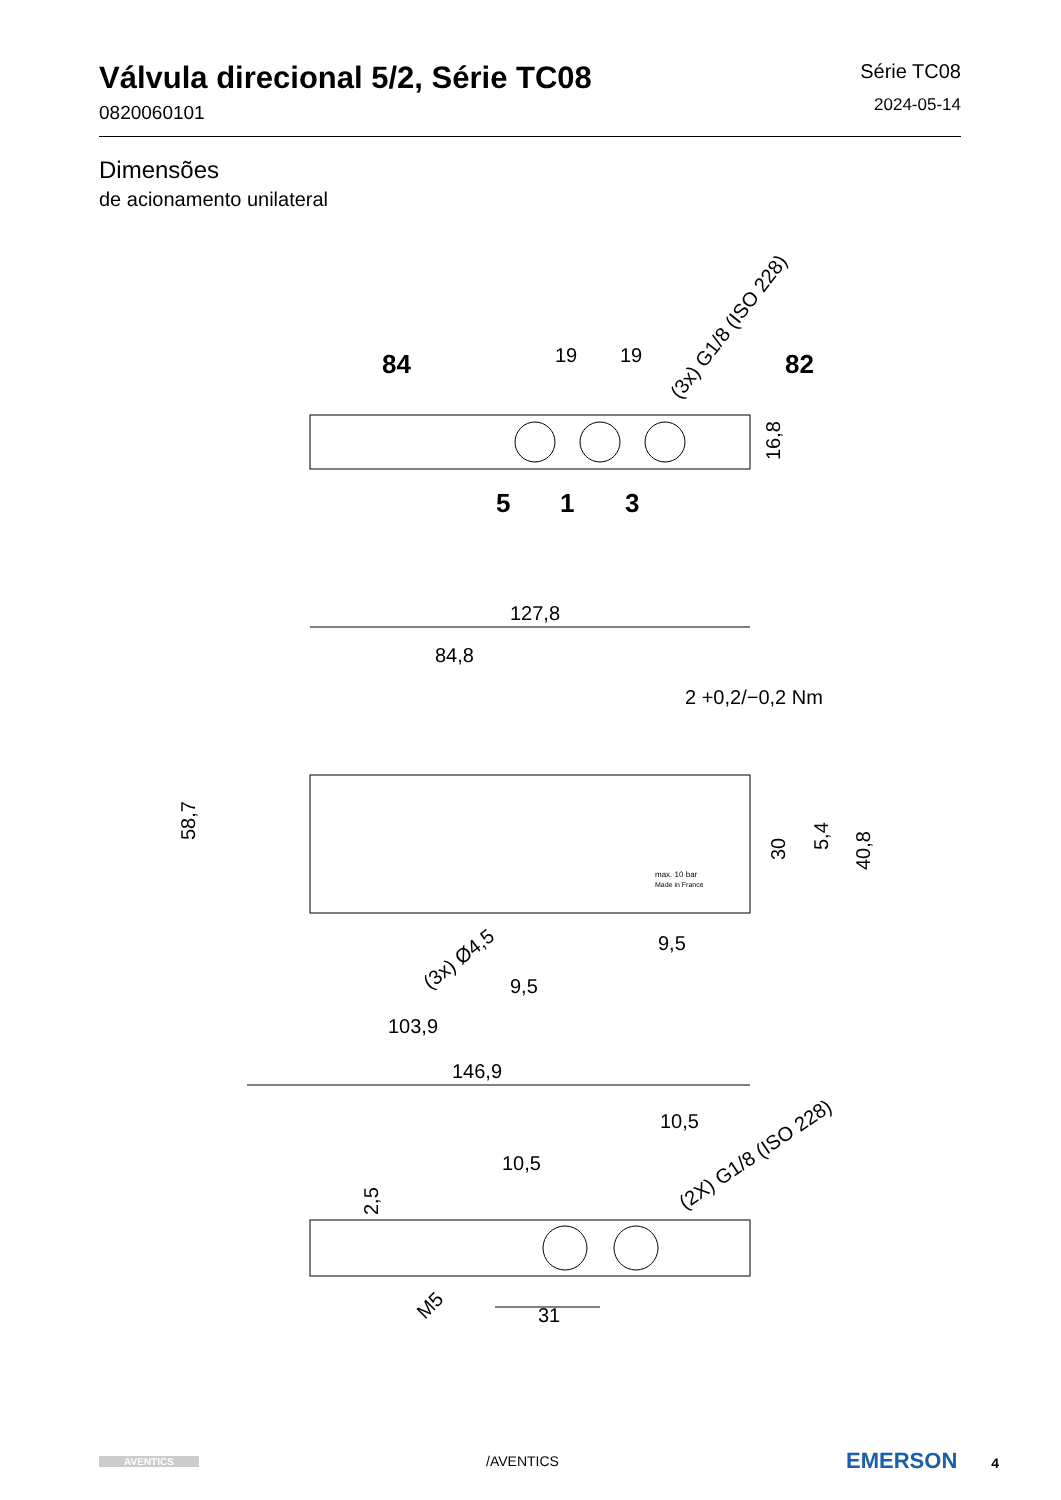Válvula direcional 5/2, Série TC08
0820060101
Série TC08
2024-05-14
Dimensões
de acionamento unilateral
84
19
19
82
(3x) G1/8 (ISO 228)
16,8
5
1
3
127,8
84,8
2 +0,2/−0,2 Nm
58,7
30
5,4
40,8
max. 10 bar
Made in France
(3x) Ø4,5
9,5
9,5
103,9
146,9
10,5
10,5
2,5
(2X) G1/8 (ISO 228)
M5
31
AVENTICS
/AVENTICS
EMERSON 4